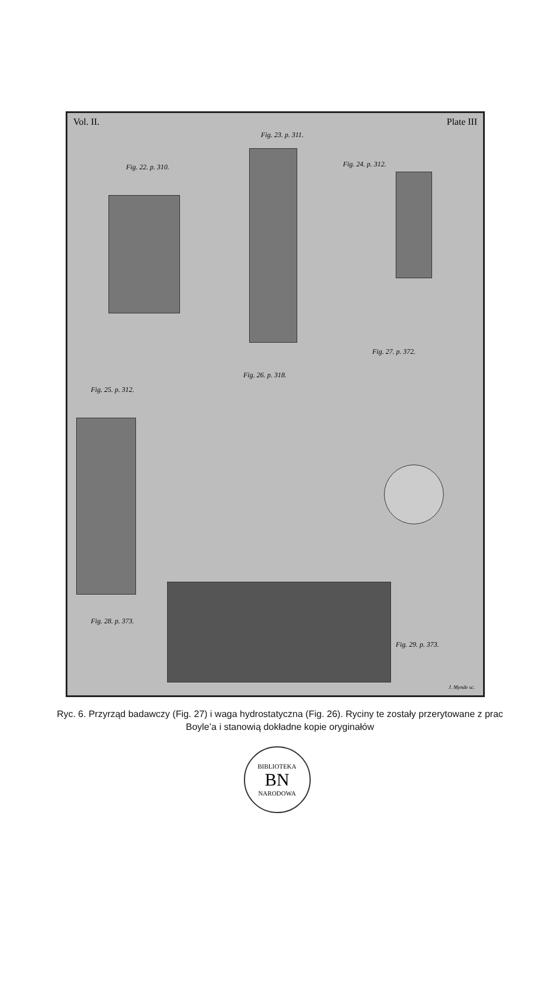Vol. II. Plate III
Fig. 22. p. 310.
Fig. 23. p. 311.
Fig. 24. p. 312.
Fig. 25. p. 312.
Fig. 26. p. 318.
Fig. 27. p. 372.
Fig. 28. p. 373.
Fig. 29. p. 373.
J. Mynde sc.
Ryc. 6. Przyrząd badawczy (Fig. 27) i waga hydrostatyczna (Fig. 26). Ryciny te zostały przerytowane z prac Boyle’a i stanowią dokładne kopie oryginałów
BIBLIOTEKA
BN
NARODOWA